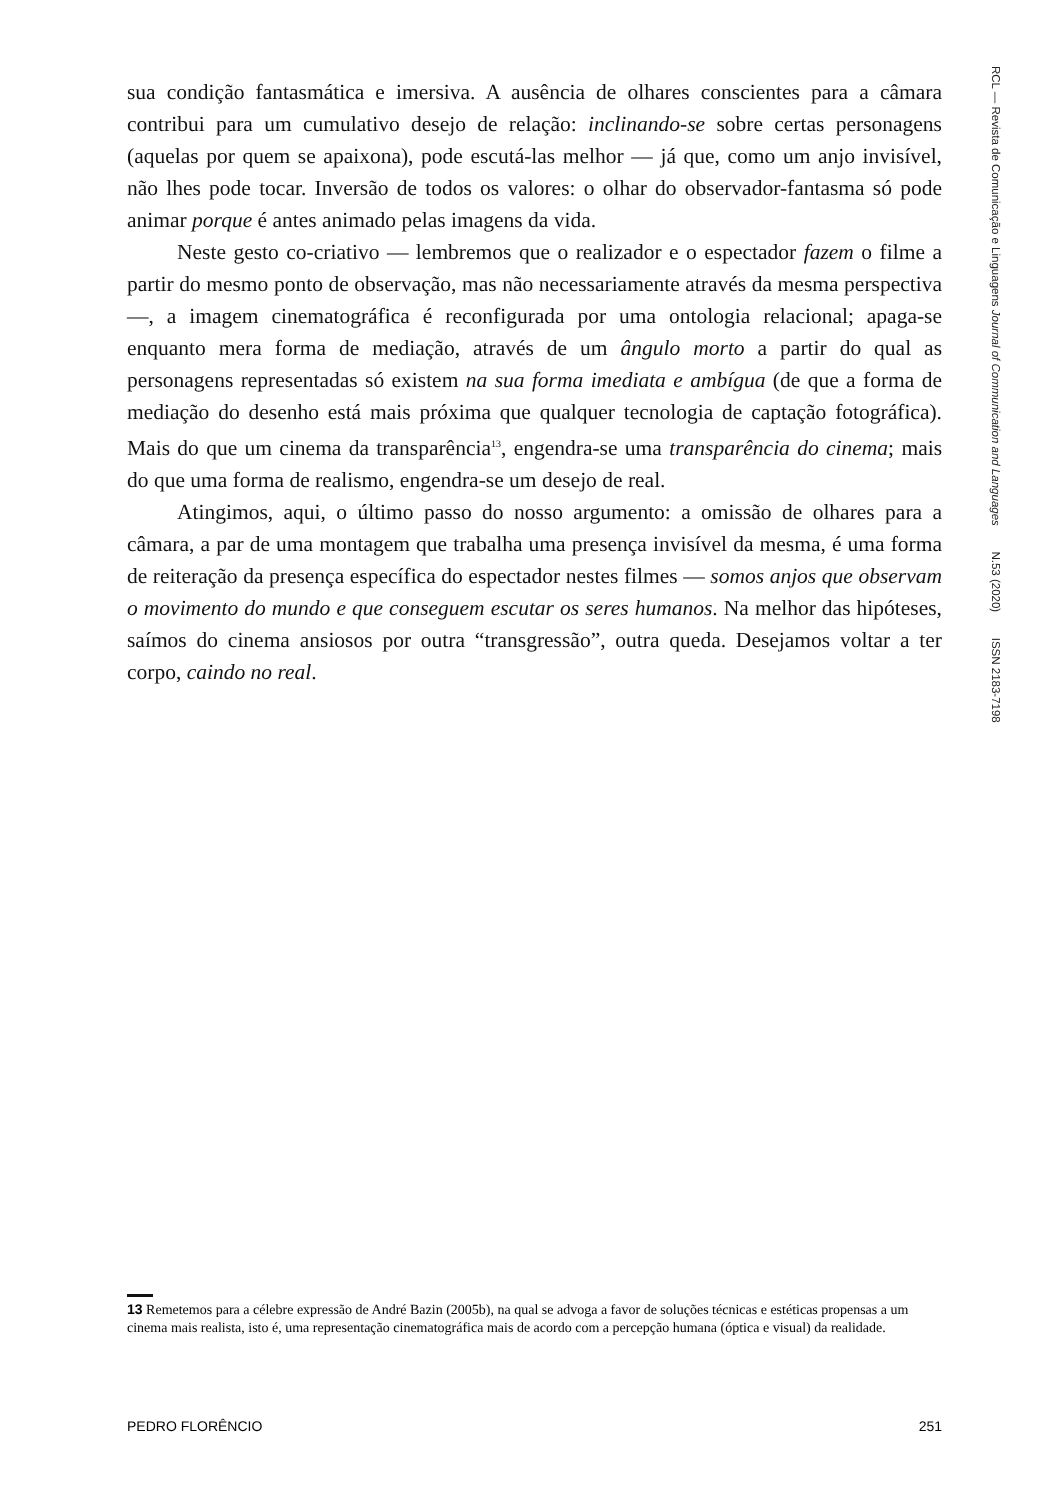sua condição fantasmática e imersiva. A ausência de olhares conscientes para a câmara contribui para um cumulativo desejo de relação: inclinando-se sobre certas personagens (aquelas por quem se apaixona), pode escutá-las melhor — já que, como um anjo invisível, não lhes pode tocar. Inversão de todos os valores: o olhar do observador-fantasma só pode animar porque é antes animado pelas imagens da vida.
Neste gesto co-criativo — lembremos que o realizador e o espectador fazem o filme a partir do mesmo ponto de observação, mas não necessariamente através da mesma perspectiva —, a imagem cinematográfica é reconfigurada por uma ontologia relacional; apaga-se enquanto mera forma de mediação, através de um ângulo morto a partir do qual as personagens representadas só existem na sua forma imediata e ambígua (de que a forma de mediação do desenho está mais próxima que qualquer tecnologia de captação fotográfica). Mais do que um cinema da transparência<sup>13</sup>, engendra-se uma transparência do cinema; mais do que uma forma de realismo, engendra-se um desejo de real.
Atingimos, aqui, o último passo do nosso argumento: a omissão de olhares para a câmara, a par de uma montagem que trabalha uma presença invisível da mesma, é uma forma de reiteração da presença específica do espectador nestes filmes — somos anjos que observam o movimento do mundo e que conseguem escutar os seres humanos. Na melhor das hipóteses, saímos do cinema ansiosos por outra “transgressão”, outra queda. Desejamos voltar a ter corpo, caindo no real.
RCL — Revista de Comunicação e Linguagens Journal of Communication and Languages N.53 (2020) ISSN 2183-7198
13 Remetemos para a célebre expressão de André Bazin (2005b), na qual se advoga a favor de soluções técnicas e estéticas propensas a um cinema mais realista, isto é, uma representação cinematográfica mais de acordo com a percepção humana (óptica e visual) da realidade.
PEDRO FLORÊNCIO 251